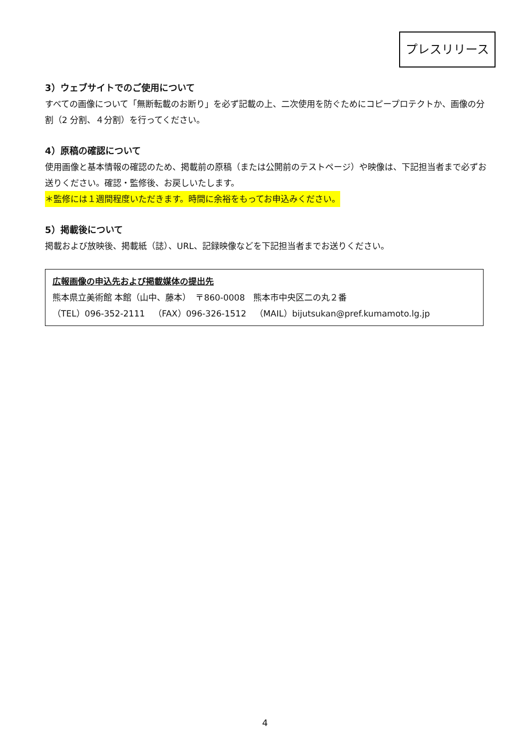プレスリリース
3）ウェブサイトでのご使用について
すべての画像について「無断転載のお断り」を必ず記載の上、二次使用を防ぐためにコピープロテクトか、画像の分割（2 分割、４分割）を行ってください。
4）原稿の確認について
使用画像と基本情報の確認のため、掲載前の原稿（または公開前のテストページ）や映像は、下記担当者まで必ずお送りください。確認・監修後、お戻しいたします。
＊監修には１週間程度いただきます。時間に余裕をもってお申込みください。
5）掲載後について
掲載および放映後、掲載紙（誌）、URL、記録映像などを下記担当者までお送りください。
広報画像の申込先および掲載媒体の提出先
熊本県立美術館 本館（山中、藤本）　〒860-0008　熊本市中央区二の丸２番
（TEL）096-352-2111　（FAX）096-326-1512　（MAIL）bijutsukan@pref.kumamoto.lg.jp
4